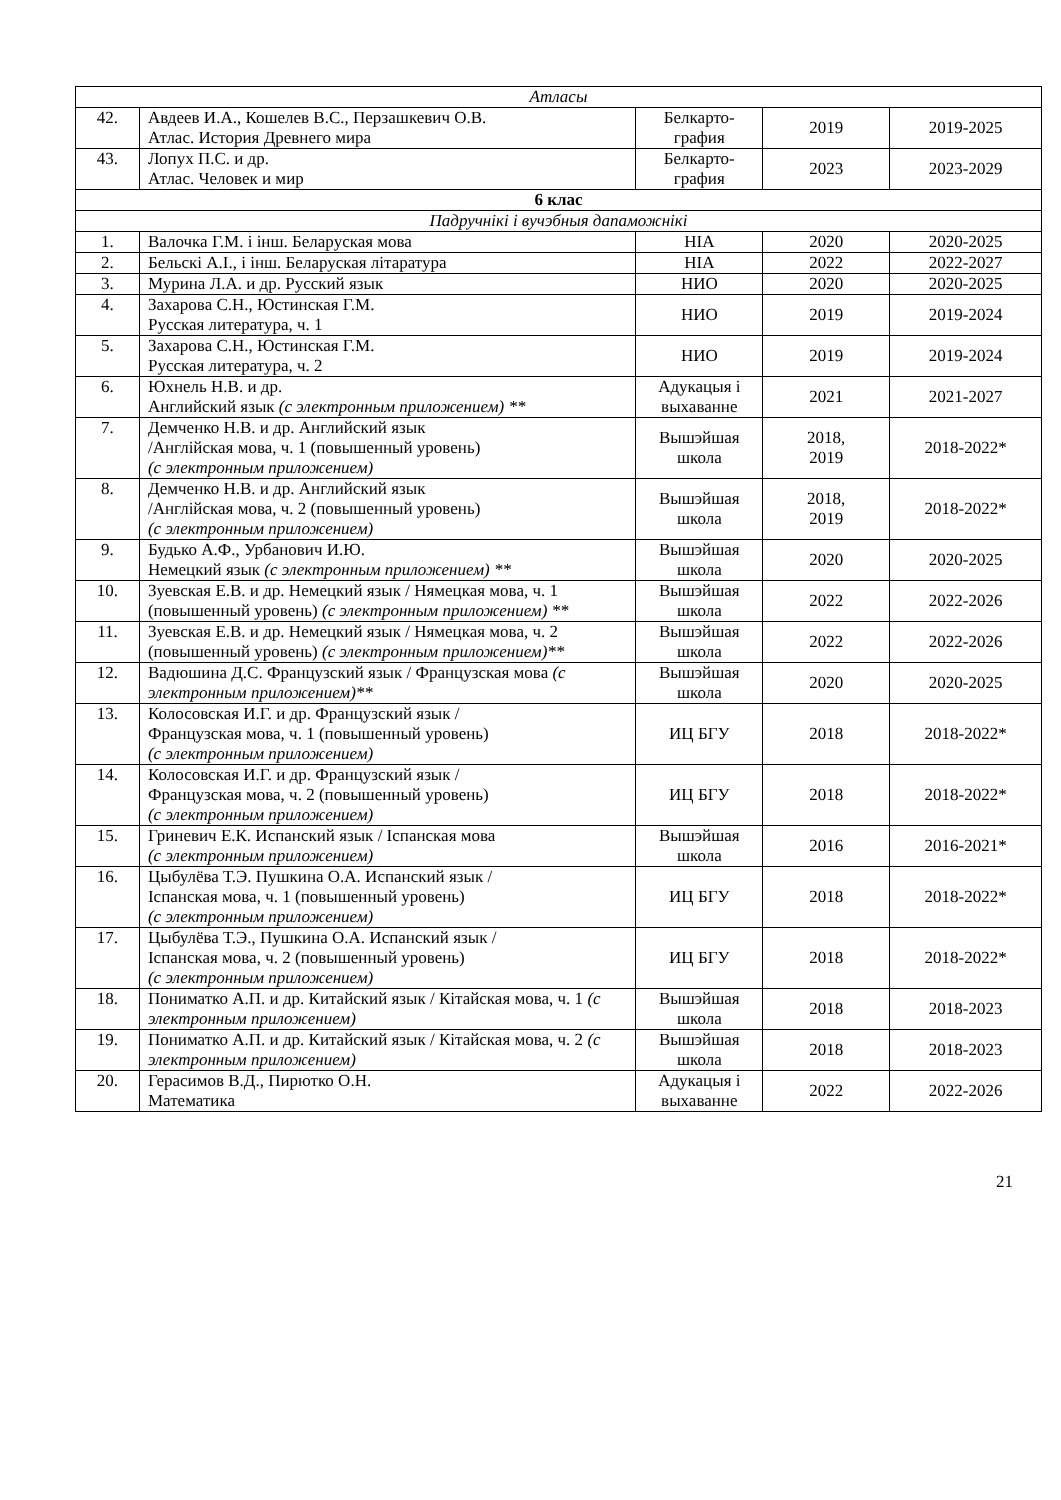| Атласы | | | | |
| 42. | Авдеев И.А., Кошелев В.С., Перзашкевич О.В. Атлас. История Древнего мира | Белкарто- графия | 2019 | 2019-2025 |
| 43. | Лопух П.С. и др. Атлас. Человек и мир | Белкарто- графия | 2023 | 2023-2029 |
| 6 клас | | | | |
| Падручнікі і вучэбныя дапаможнікі | | | | |
| 1. | Валочка Г.М. і інш. Беларуская мова | НІА | 2020 | 2020-2025 |
| 2. | Бельскі А.І., і інш. Беларуская літаратура | НІА | 2022 | 2022-2027 |
| 3. | Мурина Л.А. и др. Русский язык | НИО | 2020 | 2020-2025 |
| 4. | Захарова С.Н., Юстинская Г.М. Русская литература, ч. 1 | НИО | 2019 | 2019-2024 |
| 5. | Захарова С.Н., Юстинская Г.М. Русская литература, ч. 2 | НИО | 2019 | 2019-2024 |
| 6. | Юхнель Н.В. и др. Английский язык (с электронным приложением) ** | Адукацыя і выхаванне | 2021 | 2021-2027 |
| 7. | Демченко Н.В. и др. Английский язык /Англійская мова, ч. 1 (повышенный уровень) (с электронным приложением) | Вышэйшая школа | 2018, 2019 | 2018-2022* |
| 8. | Демченко Н.В. и др. Английский язык /Англійская мова, ч. 2 (повышенный уровень) (с электронным приложением) | Вышэйшая школа | 2018, 2019 | 2018-2022* |
| 9. | Будько А.Ф., Урбанович И.Ю. Немецкий язык (с электронным приложением) ** | Вышэйшая школа | 2020 | 2020-2025 |
| 10. | Зуевская Е.В. и др. Немецкий язык / Нямецкая мова, ч. 1 (повышенный уровень) (с электронным приложением) ** | Вышэйшая школа | 2022 | 2022-2026 |
| 11. | Зуевская Е.В. и др. Немецкий язык / Нямецкая мова, ч. 2 (повышенный уровень) (с электронным приложением)** | Вышэйшая школа | 2022 | 2022-2026 |
| 12. | Вадюшина Д.С. Французский язык / Французская мова (с электронным приложением)** | Вышэйшая школа | 2020 | 2020-2025 |
| 13. | Колосовская И.Г. и др. Французский язык / Французская мова, ч. 1 (повышенный уровень) (с электронным приложением) | ИЦ БГУ | 2018 | 2018-2022* |
| 14. | Колосовская И.Г. и др. Французский язык / Французская мова, ч. 2 (повышенный уровень) (с электронным приложением) | ИЦ БГУ | 2018 | 2018-2022* |
| 15. | Гриневич Е.К. Испанский язык / Іспанская мова (с электронным приложением) | Вышэйшая школа | 2016 | 2016-2021* |
| 16. | Цыбулёва Т.Э. Пушкина О.А. Испанский язык / Іспанская мова, ч. 1 (повышенный уровень) (с электронным приложением) | ИЦ БГУ | 2018 | 2018-2022* |
| 17. | Цыбулёва Т.Э., Пушкина О.А. Испанский язык / Іспанская мова, ч. 2 (повышенный уровень) (с электронным приложением) | ИЦ БГУ | 2018 | 2018-2022* |
| 18. | Пониматко А.П. и др. Китайский язык / Кітайская мова, ч. 1 (с электронным приложением) | Вышэйшая школа | 2018 | 2018-2023 |
| 19. | Пониматко А.П. и др. Китайский язык / Кітайская мова, ч. 2 (с электронным приложением) | Вышэйшая школа | 2018 | 2018-2023 |
| 20. | Герасимов В.Д., Пирютко О.Н. Математика | Адукацыя і выхаванне | 2022 | 2022-2026 |
21